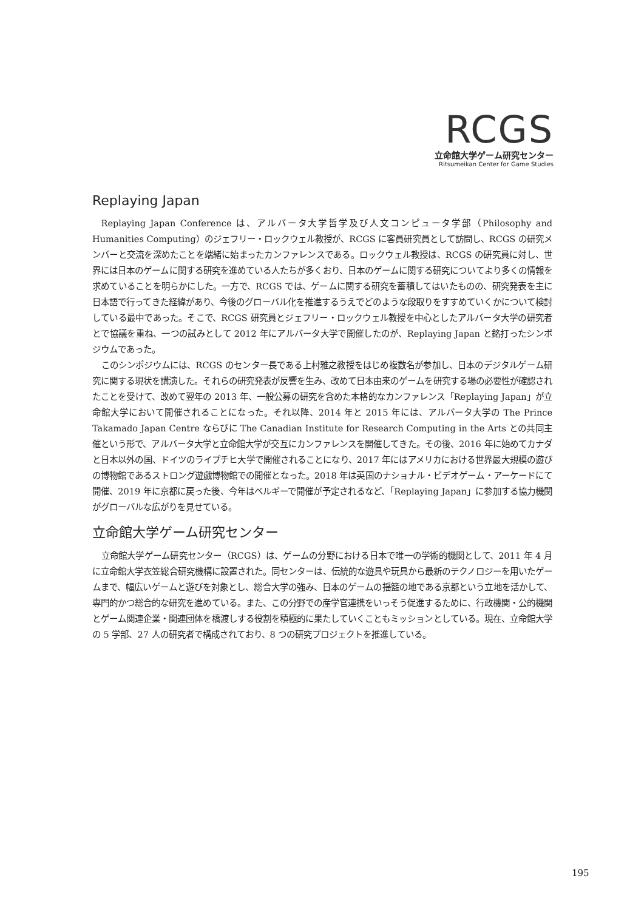RCGS
立命館大学ゲーム研究センター
Ritsumeikan Center for Game Studies
Replaying Japan
Replaying Japan Conference は、アルバータ大学哲学及び人文コンピュータ学部（Philosophy and Humanities Computing）のジェフリー・ロックウェル教授が、RCGS に客員研究員として訪問し、RCGS の研究メンバーと交流を深めたことを端緒に始まったカンファレンスである。ロックウェル教授は、RCGS の研究員に対し、世界には日本のゲームに関する研究を進めている人たちが多くおり、日本のゲームに関する研究についてより多くの情報を求めていることを明らかにした。一方で、RCGS では、ゲームに関する研究を蓄積してはいたものの、研究発表を主に日本語で行ってきた経緯があり、今後のグローバル化を推進するうえでどのような段取りをすすめていくかについて検討している最中であった。そこで、RCGS 研究員とジェフリー・ロックウェル教授を中心としたアルバータ大学の研究者とで協議を重ね、一つの試みとして 2012 年にアルバータ大学で開催したのが、Replaying Japan と銘打ったシンポジウムであった。
このシンポジウムには、RCGS のセンター長である上村雅之教授をはじめ複数名が参加し、日本のデジタルゲーム研究に関する現状を講演した。それらの研究発表が反響を生み、改めて日本由来のゲームを研究する場の必要性が確認されたことを受けて、改めて翌年の 2013 年、一般公募の研究を含めた本格的なカンファレンス「Replaying Japan」が立命館大学において開催されることになった。それ以降、2014 年と 2015 年には、アルバータ大学の The Prince Takamado Japan Centre ならびに The Canadian Institute for Research Computing in the Arts との共同主催という形で、アルバータ大学と立命館大学が交互にカンファレンスを開催してきた。その後、2016 年に始めてカナダと日本以外の国、ドイツのライプチヒ大学で開催されることになり、2017 年にはアメリカにおける世界最大規模の遊びの博物館であるストロング遊戯博物館での開催となった。2018 年は英国のナショナル・ビデオゲーム・アーケードにて開催、2019 年に京都に戻った後、今年はベルギーで開催が予定されるなど、「Replaying Japan」に参加する協力機関がグローバルな広がりを見せている。
立命館大学ゲーム研究センター
立命館大学ゲーム研究センター（RCGS）は、ゲームの分野における日本で唯一の学術的機関として、2011 年 4 月に立命館大学衣笠総合研究機構に設置された。同センターは、伝統的な遊具や玩具から最新のテクノロジーを用いたゲームまで、幅広いゲームと遊びを対象とし、総合大学の強み、日本のゲームの揺籃の地である京都という立地を活かして、専門的かつ総合的な研究を進めている。また、この分野での産学官連携をいっそう促進するために、行政機関・公的機関とゲーム関連企業・関連団体を橋渡しする役割を積極的に果たしていくこともミッションとしている。現在、立命館大学の 5 学部、27 人の研究者で構成されており、8 つの研究プロジェクトを推進している。
195